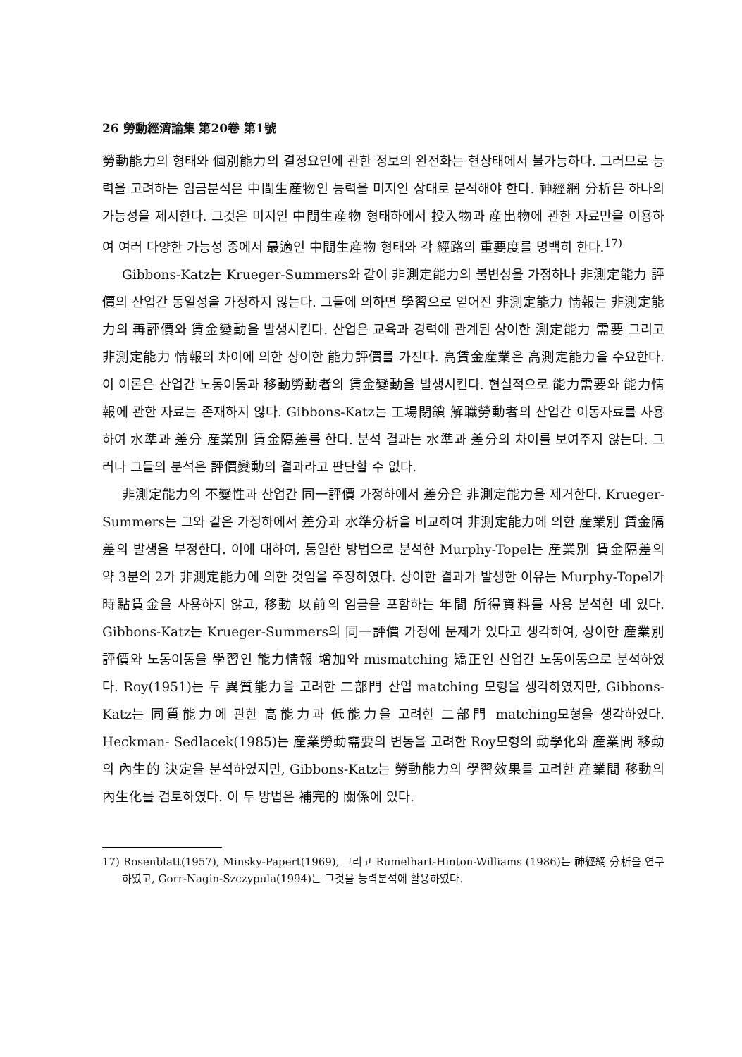26 勞動經濟論集 第20卷 第1號
勞動能力의 형태와 個別能力의 결정요인에 관한 정보의 완전화는 현상태에서 불가능하다. 그러므로 능력을 고려하는 임금분석은 中間生産物인 능력을 미지인 상태로 분석해야 한다. 神經網 分析은 하나의 가능성을 제시한다. 그것은 미지인 中間生産物 형태하에서 投入物과 産出物에 관한 자료만을 이용하여 여러 다양한 가능성 중에서 最適인 中間生産物 형태와 각 經路의 重要度를 명백히 한다.<sup>17)</sup>
Gibbons-Katz는 Krueger-Summers와 같이 非測定能力의 불변성을 가정하나 非測定能力 評價의 산업간 동일성을 가정하지 않는다. 그들에 의하면 學習으로 얻어진 非測定能力 情報는 非測定能力의 再評價와 賃金變動을 발생시킨다. 산업은 교육과 경력에 관계된 상이한 測定能力 需要 그리고 非測定能力 情報의 차이에 의한 상이한 能力評價를 가진다. 高賃金産業은 高測定能力을 수요한다. 이 이론은 산업간 노동이동과 移動勞動者의 賃金變動을 발생시킨다. 현실적으로 能力需要와 能力情報에 관한 자료는 존재하지 않다. Gibbons-Katz는 工場閉鎖 解職勞動者의 산업간 이동자료를 사용하여 水準과 差分 産業別 賃金隔差를 한다. 분석 결과는 水準과 差分의 차이를 보여주지 않는다. 그러나 그들의 분석은 評價變動의 결과라고 판단할 수 없다.
非測定能力의 不變性과 산업간 同一評價 가정하에서 差分은 非測定能力을 제거한다. Krueger-Summers는 그와 같은 가정하에서 差分과 水準分析을 비교하여 非測定能力에 의한 産業別 賃金隔差의 발생을 부정한다. 이에 대하여, 동일한 방법으로 분석한 Murphy-Topel는 産業別 賃金隔差의 약 3분의 2가 非測定能力에 의한 것임을 주장하였다. 상이한 결과가 발생한 이유는 Murphy-Topel가 時點賃金을 사용하지 않고, 移動 以前의 임금을 포함하는 年間 所得資料를 사용 분석한 데 있다. Gibbons-Katz는 Krueger-Summers의 同一評價 가정에 문제가 있다고 생각하여, 상이한 産業別 評價와 노동이동을 學習인 能力情報 增加와 mismatching 矯正인 산업간 노동이동으로 분석하였다. Roy(1951)는 두 異質能力을 고려한 二部門 산업 matching 모형을 생각하였지만, Gibbons-Katz는 同質能力에 관한 高能力과 低能力을 고려한 二部門 matching모형을 생각하였다. Heckman- Sedlacek(1985)는 産業勞動需要의 변동을 고려한 Roy모형의 動學化와 産業間 移動의 內生的 決定을 분석하였지만, Gibbons-Katz는 勞動能力의 學習效果를 고려한 産業間 移動의 內生化를 검토하였다. 이 두 방법은 補完的 關係에 있다.
17) Rosenblatt(1957), Minsky-Papert(1969), 그리고 Rumelhart-Hinton-Williams (1986)는 神經網 分析을 연구하였고, Gorr-Nagin-Szczypula(1994)는 그것을 능력분석에 활용하였다.